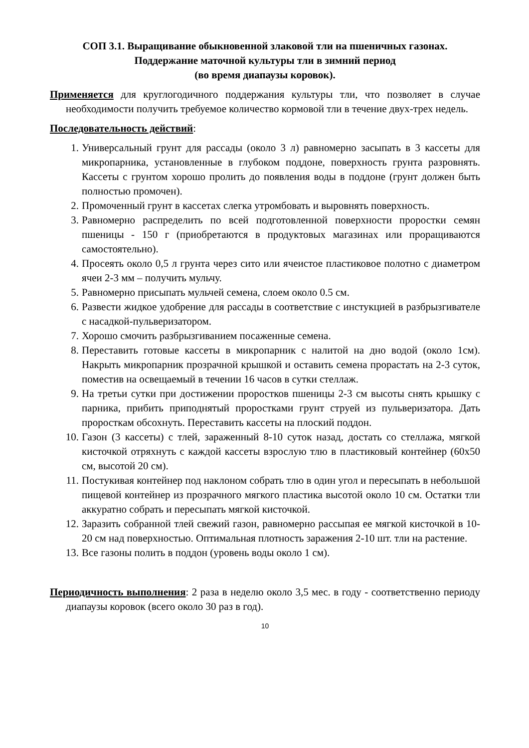СОП 3.1. Выращивание обыкновенной злаковой тли на пшеничных газонах.
Поддержание маточной культуры тли в зимний период
(во время диапаузы коровок).
Применяется для круглогодичного поддержания культуры тли, что позволяет в случае необходимости получить требуемое количество кормовой тли в течение двух-трех недель.
Последовательность действий:
1. Универсальный грунт для рассады (около 3 л) равномерно засыпать в 3 кассеты для микропарника, установленные в глубоком поддоне, поверхность грунта разровнять. Кассеты с грунтом хорошо пролить до появления воды в поддоне (грунт должен быть полностью промочен).
2. Промоченный грунт в кассетах слегка утромбовать и выровнять поверхность.
3. Равномерно распределить по всей подготовленной поверхности проростки семян пшеницы - 150 г (приобретаются в продуктовых магазинах или проращиваются самостоятельно).
4. Просеять около 0,5 л грунта через сито или ячеистое пластиковое полотно с диаметром ячеи 2-3 мм – получить мульчу.
5. Равномерно присыпать мульчей семена, слоем около 0.5 см.
6. Развести жидкое удобрение для рассады в соответствие с инстукцией в разбрызгивателе с насадкой-пульверизатором.
7. Хорошо смочить разбрызгиванием посаженные семена.
8. Переставить готовые кассеты в микропарник с налитой на дно водой (около 1см). Накрыть микропарник прозрачной крышкой и оставить семена прорастать на 2-3 суток, поместив на освещаемый в течении 16 часов в сутки стеллаж.
9. На третьи сутки при достижении проростков пшеницы 2-3 см высоты снять крышку с парника, прибить приподнятый проростками грунт струей из пульверизатора. Дать проросткам обсохнуть. Переставить кассеты на плоский поддон.
10. Газон (3 кассеты) с тлей, зараженный 8-10 суток назад, достать со стеллажа, мягкой кисточкой отряхнуть с каждой кассеты взрослую тлю в пластиковый контейнер (60х50 см, высотой 20 см).
11. Постукивая контейнер под наклоном собрать тлю в один угол и пересыпать в небольшой пищевой контейнер из прозрачного мягкого пластика высотой около 10 см. Остатки тли аккуратно собрать и пересыпать мягкой кисточкой.
12. Заразить собранной тлей свежий газон, равномерно рассыпая ее мягкой кисточкой в 10-20 см над поверхностью. Оптимальная плотность заражения 2-10 шт. тли на растение.
13. Все газоны полить в поддон (уровень воды около 1 см).
Периодичность выполнения: 2 раза в неделю около 3,5 мес. в году - соответственно периоду диапаузы коровок (всего около 30 раз в год).
10